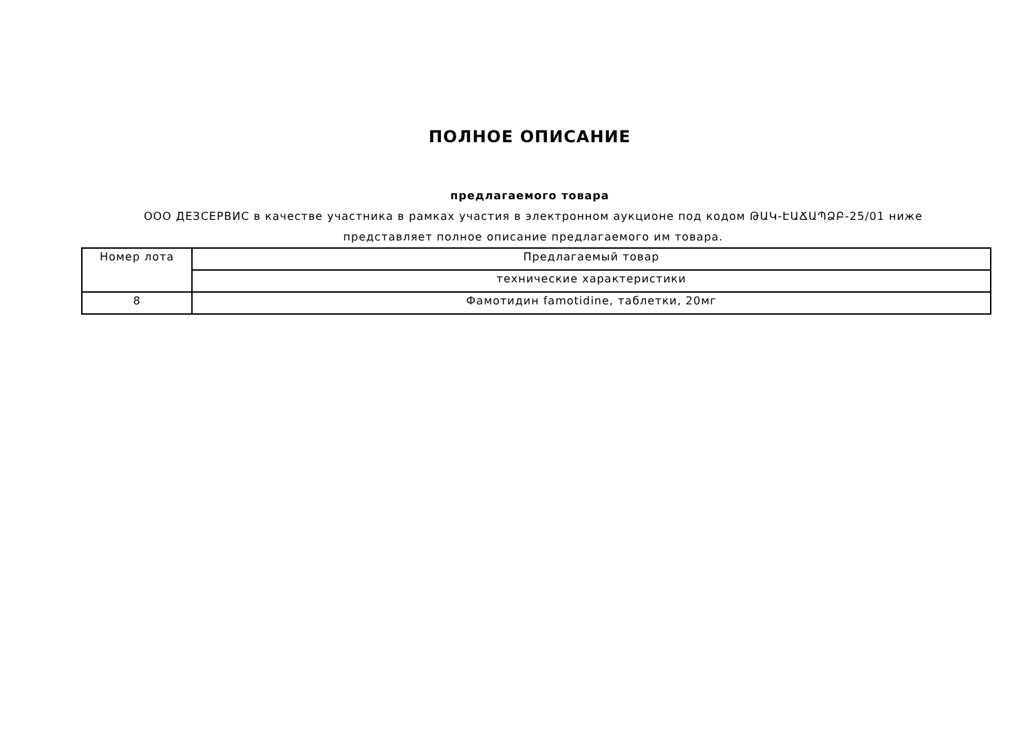ПОЛНОЕ ОПИСАНИЕ
предлагаемого товара
ООО ДЕЗСЕРВИС в качестве участника в рамках участия в электронном аукционе под кодом ԹԱԿ-ԷԱՃԱՊՁԲ-25/01 ниже представляет полное описание предлагаемого им товара.
| Номер лота | Предлагаемый товар |
| | технические характеристики |
| 8 | Фамотидин famotidine, таблетки, 20мг |